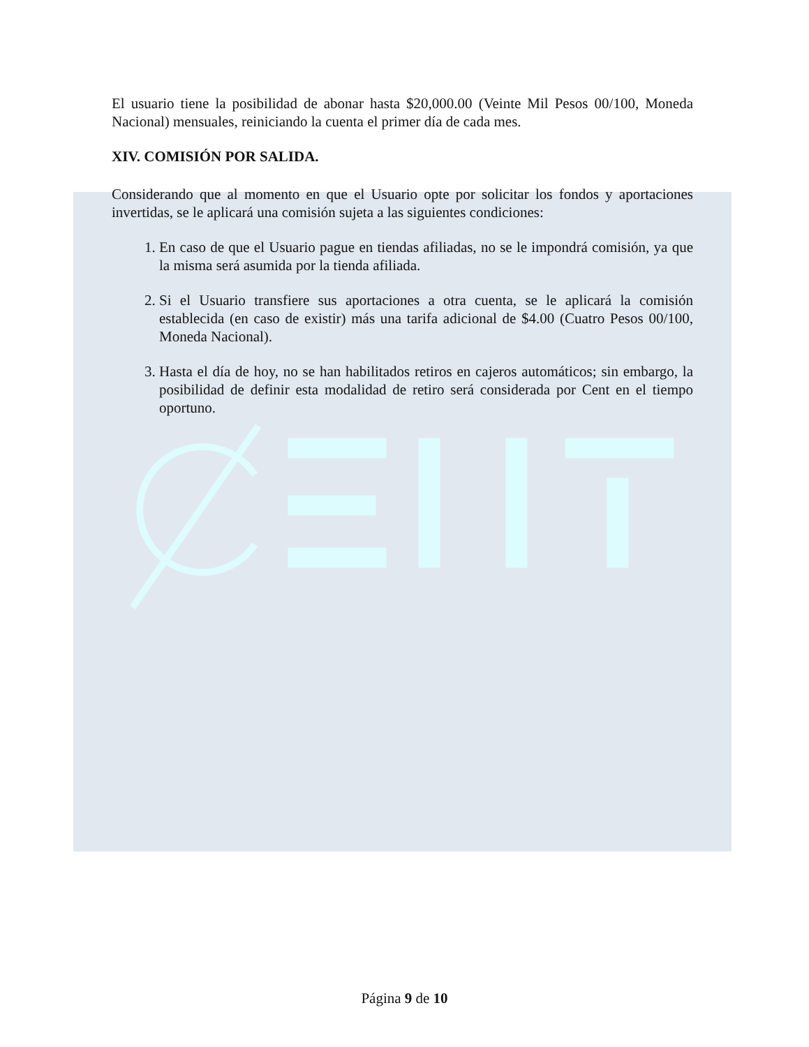El usuario tiene la posibilidad de abonar hasta $20,000.00 (Veinte Mil Pesos 00/100, Moneda Nacional) mensuales, reiniciando la cuenta el primer día de cada mes.
XIV. COMISIÓN POR SALIDA.
Considerando que al momento en que el Usuario opte por solicitar los fondos y aportaciones invertidas, se le aplicará una comisión sujeta a las siguientes condiciones:
1. En caso de que el Usuario pague en tiendas afiliadas, no se le impondrá comisión, ya que la misma será asumida por la tienda afiliada.
2. Si el Usuario transfiere sus aportaciones a otra cuenta, se le aplicará la comisión establecida (en caso de existir) más una tarifa adicional de $4.00 (Cuatro Pesos 00/100, Moneda Nacional).
3. Hasta el día de hoy, no se han habilitados retiros en cajeros automáticos; sin embargo, la posibilidad de definir esta modalidad de retiro será considerada por Cent en el tiempo oportuno.
Página 9 de 10